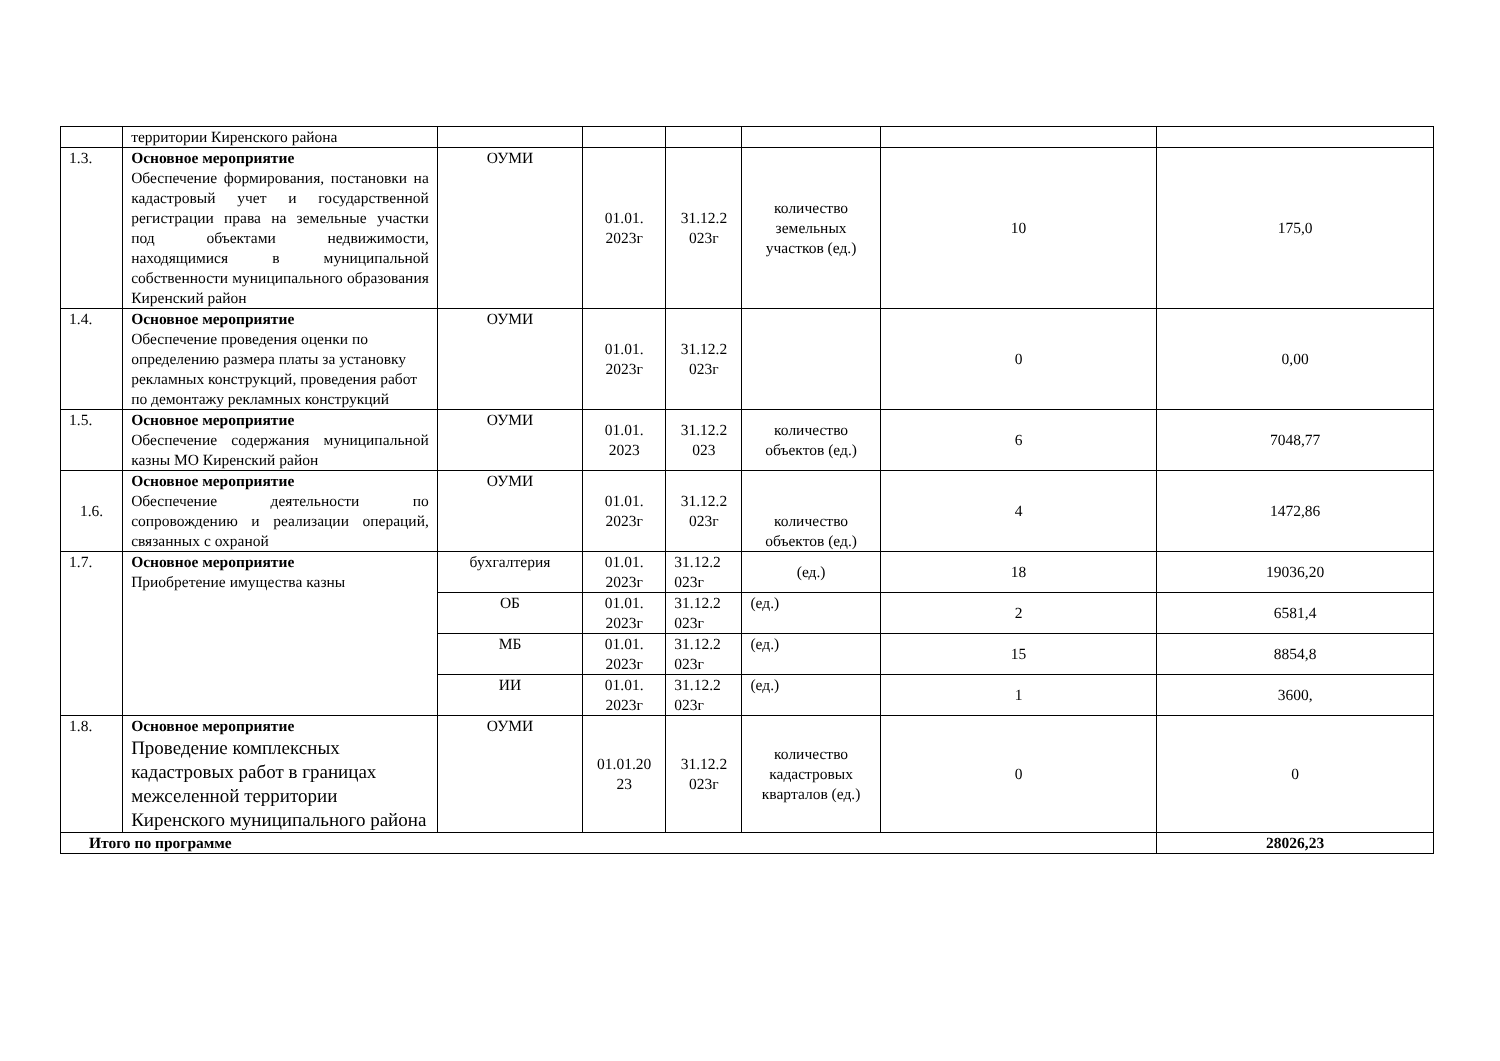| | территории Киренского района | | | | | | |
| 1.3. | Основное мероприятие Обеспечение формирования, постановки на кадастровый учет и государственной регистрации права на земельные участки под объектами недвижимости, находящимися в муниципальной собственности муниципального образования Киренский район | ОУМИ | 01.01. 2023г | 31.12.2 023г | количество земельных участков (ед.) | 10 | 175,0 |
| 1.4. | Основное мероприятие Обеспечение проведения оценки по определению размера платы за установку рекламных конструкций, проведения работ по демонтажу рекламных конструкций | ОУМИ | 01.01. 2023г | 31.12.2 023г | | 0 | 0,00 |
| 1.5. | Основное мероприятие Обеспечение содержания муниципальной казны МО Киренский район | ОУМИ | 01.01. 2023 | 31.12.2 023 | количество объектов (ед.) | 6 | 7048,77 |
| 1.6. | Основное мероприятие Обеспечение деятельности по сопровождению и реализации операций, связанных с охраной | ОУМИ | 01.01. 2023г | 31.12.2 023г | количество объектов (ед.) | 4 | 1472,86 |
| 1.7. | Основное мероприятие Приобретение имущества казны | бухгалтерия | 01.01. 2023г | 31.12.2 023г | (ед.) | 18 | 19036,20 |
| | | ОБ | 01.01. 2023г | 31.12.2 023г | (ед.) | 2 | 6581,4 |
| | | МБ | 01.01. 2023г | 31.12.2 023г | (ед.) | 15 | 8854,8 |
| | | ИИ | 01.01. 2023г | 31.12.2 023г | (ед.) | 1 | 3600, |
| 1.8. | Основное мероприятие Проведение комплексных кадастровых работ в границах межселенной территории Киренского муниципального района | ОУМИ | 01.01.20 23 | 31.12.2 023г | количество кадастровых кварталов (ед.) | 0 | 0 |
| Итого по программе | | | | | | | 28026,23 |